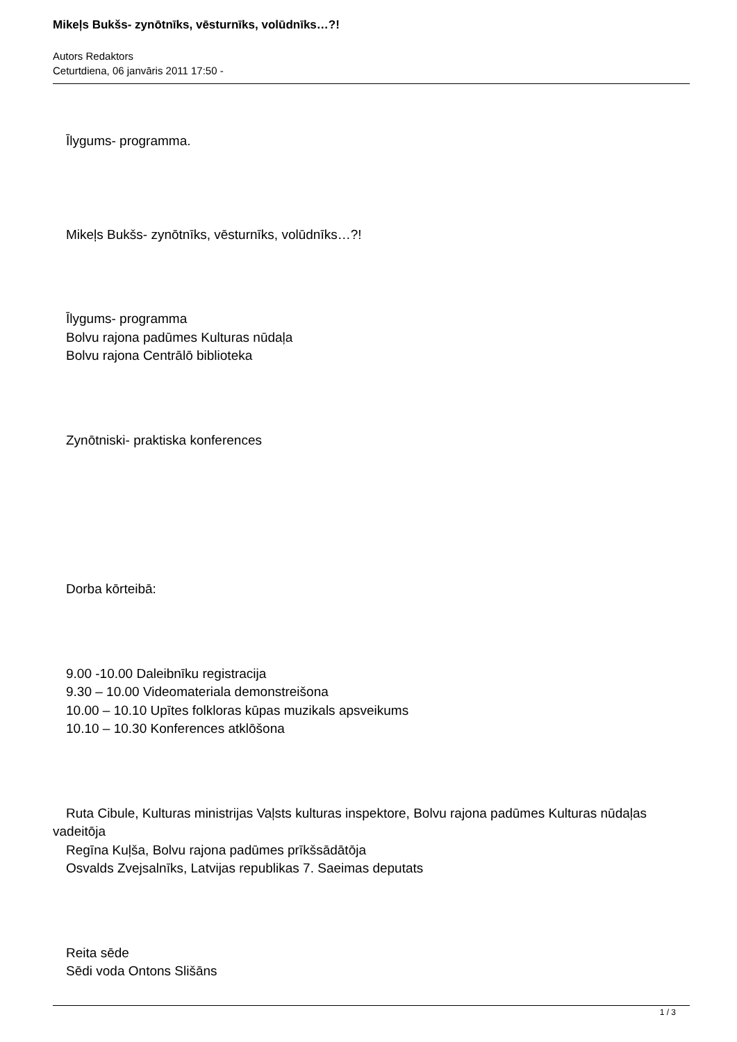Mikeļs Bukšs- zynōtnīks, vēsturnīks, volūdnīks…?!
Autors Redaktors
Ceturtdiena, 06 janvāris 2011 17:50 -
Īlygums- programma.
Mikeļs Bukšs- zynōtnīks, vēsturnīks, volūdnīks…?!
Īlygums- programma
Bolvu rajona padūmes Kulturas nūdaļa
Bolvu rajona Centrālō biblioteka
Zynōtniski- praktiska konferences
Dorba kōrteibā:
9.00 -10.00 Daleibnīku registracija
9.30 – 10.00 Videomateriala demonstreišona
10.00 – 10.10 Upītes folkloras kūpas muzikals apsveikums
10.10 – 10.30 Konferences atklōšona
Ruta Cibule, Kulturas ministrijas Vaļsts kulturas inspektore, Bolvu rajona padūmes Kulturas nūdaļas vadeitōja
Regīna Kuļša, Bolvu rajona padūmes prīkšsādātōja
Osvalds Zvejsalnīks, Latvijas republikas 7. Saeimas deputats
Reita sēde
Sēdi voda Ontons Slišāns
1 / 3